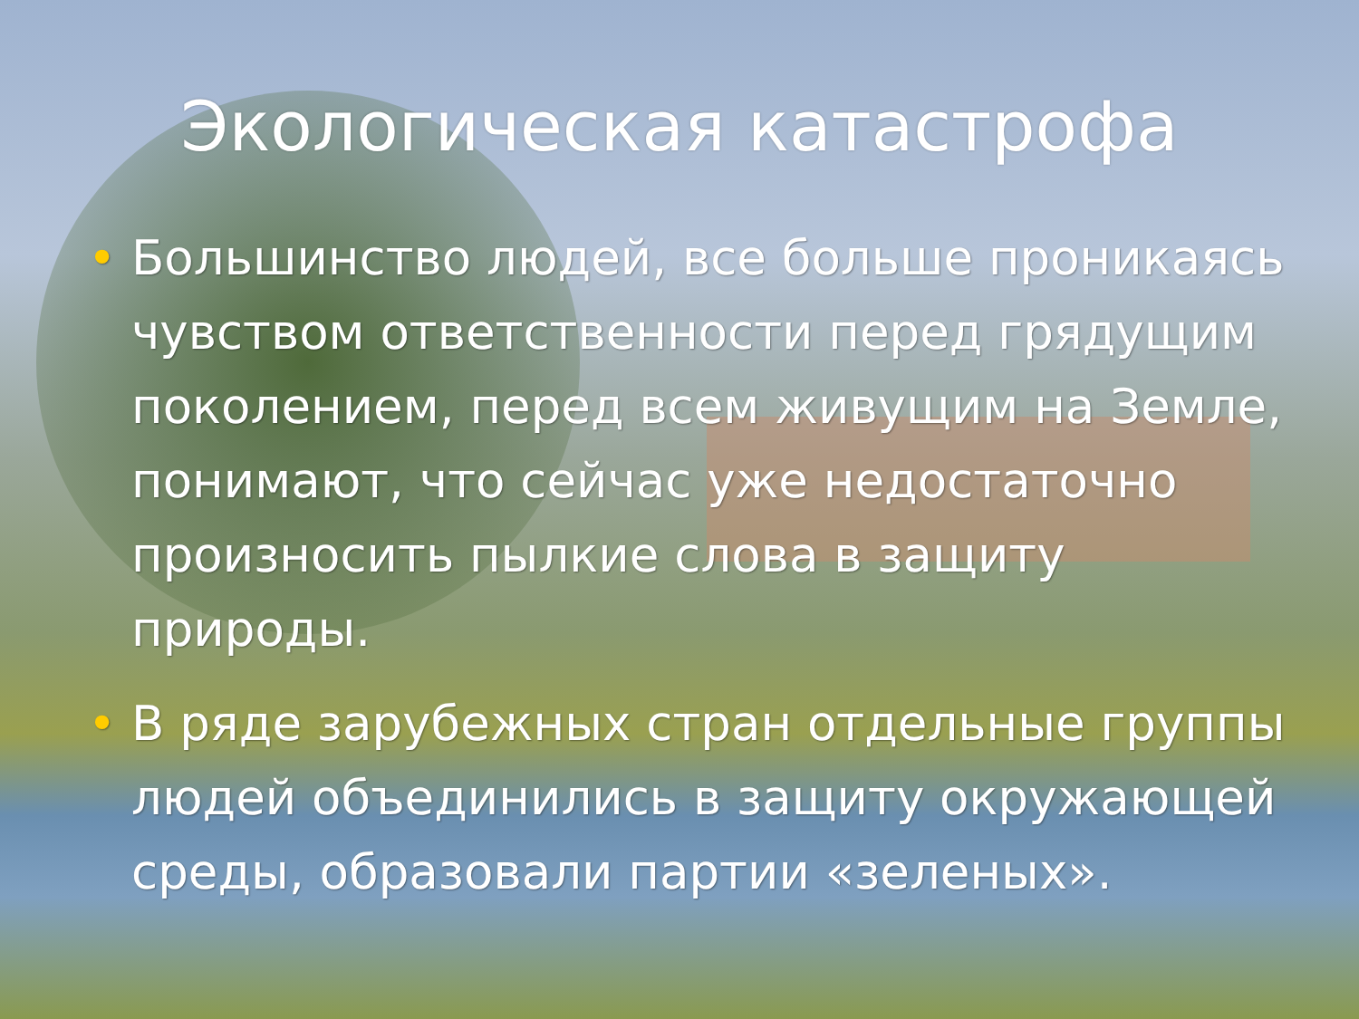Экологическая катастрофа
• Большинство людей, все больше проникаясь чувством ответственности перед грядущим поколением, перед всем живущим на Земле, понимают, что сейчас уже недостаточно произносить пылкие слова в защиту природы.
• В ряде зарубежных стран отдельные группы людей объединились в защиту окружающей среды, образовали партии «зеленых».